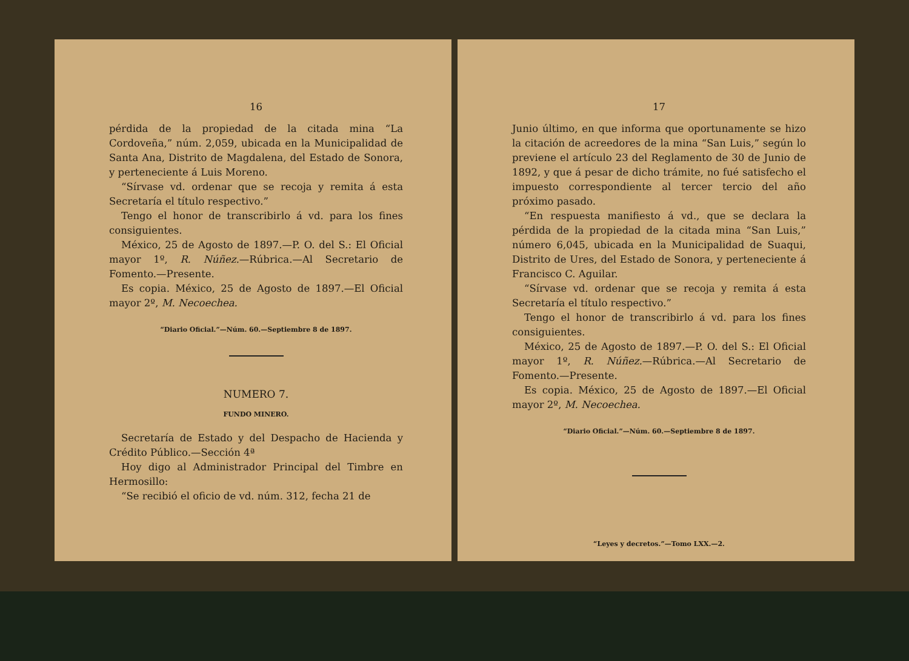16
pérdida de la propiedad de la citada mina “La Cordoveña,” núm. 2,059, ubicada en la Municipalidad de Santa Ana, Distrito de Magdalena, del Estado de Sonora, y perteneciente á Luis Moreno.
“Sírvase vd. ordenar que se recoja y remita á esta Secretaría el título respectivo.”
Tengo el honor de transcribirlo á vd. para los fines consiguientes.
México, 25 de Agosto de 1897.—P. O. del S.: El Oficial mayor 1º, R. Núñez.—Rúbrica.—Al Secretario de Fomento.—Presente.
Es copia. México, 25 de Agosto de 1897.—El Oficial mayor 2º, M. Necoechea.
“Diario Oficial.”—Núm. 60.—Septiembre 8 de 1897.
NUMERO 7.
FUNDO MINERO.
Secretaría de Estado y del Despacho de Hacienda y Crédito Público.—Sección 4ª
Hoy digo al Administrador Principal del Timbre en Hermosillo:
“Se recibió el oficio de vd. núm. 312, fecha 21 de
17
Junio último, en que informa que oportunamente se hizo la citación de acreedores de la mina “San Luis,” según lo previene el artículo 23 del Reglamento de 30 de Junio de 1892, y que á pesar de dicho trámite, no fué satisfecho el impuesto correspondiente al tercer tercio del año próximo pasado.
“En respuesta manifiesto á vd., que se declara la pérdida de la propiedad de la citada mina “San Luis,” número 6,045, ubicada en la Municipalidad de Suaqui, Distrito de Ures, del Estado de Sonora, y perteneciente á Francisco C. Aguilar.
“Sírvase vd. ordenar que se recoja y remita á esta Secretaría el título respectivo.”
Tengo el honor de transcribirlo á vd. para los fines consiguientes.
México, 25 de Agosto de 1897.—P. O. del S.: El Oficial mayor 1º, R. Núñez.—Rúbrica.—Al Secretario de Fomento.—Presente.
Es copia. México, 25 de Agosto de 1897.—El Oficial mayor 2º, M. Necoechea.
“Diario Oficial.”—Núm. 60.—Septiembre 8 de 1897.
“Leyes y decretos.”—Tomo LXX.—2.